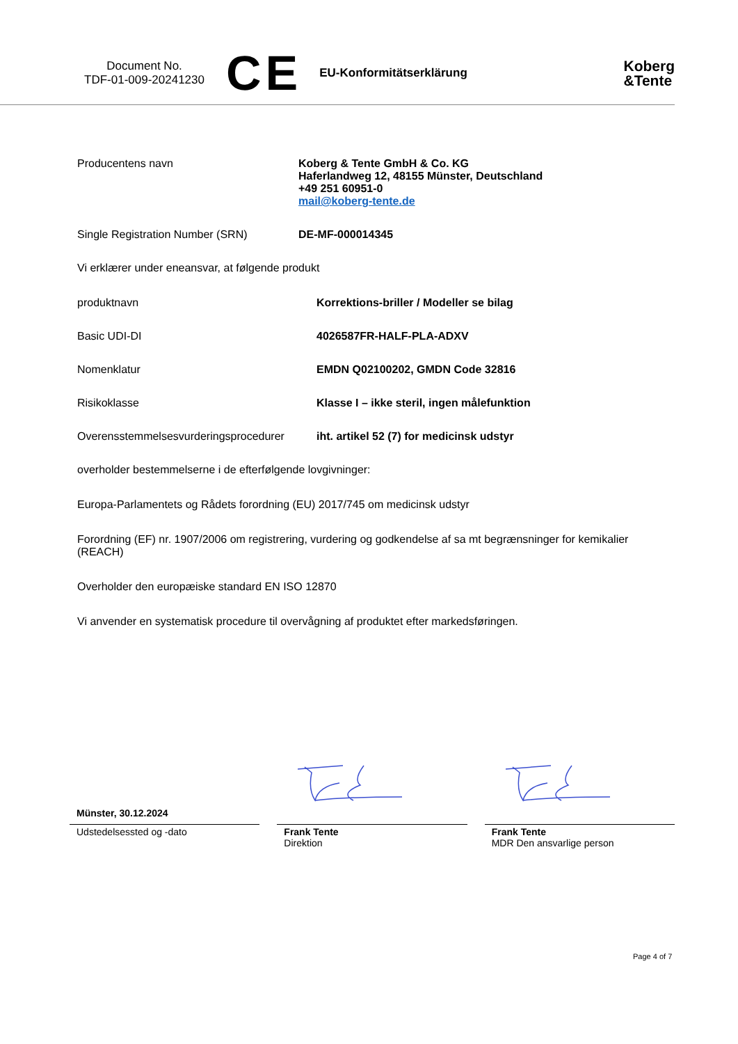Document No.
TDF-01-009-20241230
CE
EU-Konformitätserklärung
Koberg
&Tente
Producentens navn Koberg & Tente GmbH & Co. KG
Haferlandweg 12, 48155 Münster, Deutschland
+49 251 60951-0
mail@koberg-tente.de
Single Registration Number (SRN) DE-MF-000014345
Vi erklærer under eneansvar, at følgende produkt
produktnavn Korrektions-briller / Modeller se bilag
Basic UDI-DI 4026587FR-HALF-PLA-ADXV
Nomenklatur EMDN Q02100202, GMDN Code 32816
Risikoklasse Klasse I – ikke steril, ingen målefunktion
Overensstemmelsesvurderingsprocedurer
iht. artikel 52 (7) for medicinsk udstyr
overholder bestemmelserne i de efterfølgende lovgivninger:
Europa-Parlamentets og Rådets forordning (EU) 2017/745 om medicinsk udstyr
Forordning (EF) nr. 1907/2006 om registrering, vurdering og godkendelse af sa mt begrænsninger for kemikalier (REACH)
Overholder den europæiske standard EN ISO 12870
Vi anvender en systematisk procedure til overvågning af produktet efter markedsføringen.
Münster, 30.12.2024
Udstedelsessted og -dato
Frank Tente
Direktion
Frank Tente
MDR Den ansvarlige person
Page 4 of 7